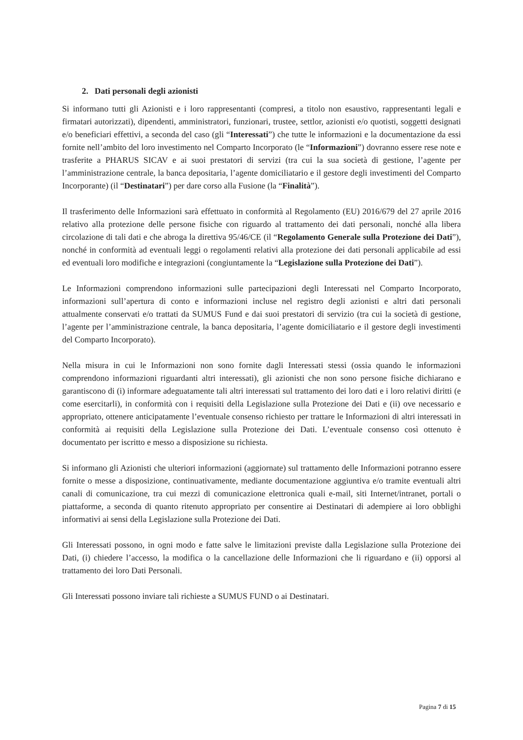2. Dati personali degli azionisti
Si informano tutti gli Azionisti e i loro rappresentanti (compresi, a titolo non esaustivo, rappresentanti legali e firmatari autorizzati), dipendenti, amministratori, funzionari, trustee, settlor, azionisti e/o quotisti, soggetti designati e/o beneficiari effettivi, a seconda del caso (gli “Interessati”) che tutte le informazioni e la documentazione da essi fornite nell’ambito del loro investimento nel Comparto Incorporato (le “Informazioni”) dovranno essere rese note e trasferite a PHARUS SICAV e ai suoi prestatori di servizi (tra cui la sua società di gestione, l’agente per l’amministrazione centrale, la banca depositaria, l’agente domiciliatario e il gestore degli investimenti del Comparto Incorporante) (il “Destinatari”) per dare corso alla Fusione (la “Finalità”).
Il trasferimento delle Informazioni sarà effettuato in conformità al Regolamento (EU) 2016/679 del 27 aprile 2016 relativo alla protezione delle persone fisiche con riguardo al trattamento dei dati personali, nonché alla libera circolazione di tali dati e che abroga la direttiva 95/46/CE (il “Regolamento Generale sulla Protezione dei Dati”), nonché in conformità ad eventuali leggi o regolamenti relativi alla protezione dei dati personali applicabile ad essi ed eventuali loro modifiche e integrazioni (congiuntamente la “Legislazione sulla Protezione dei Dati”).
Le Informazioni comprendono informazioni sulle partecipazioni degli Interessati nel Comparto Incorporato, informazioni sull’apertura di conto e informazioni incluse nel registro degli azionisti e altri dati personali attualmente conservati e/o trattati da SUMUS Fund e dai suoi prestatori di servizio (tra cui la società di gestione, l’agente per l’amministrazione centrale, la banca depositaria, l’agente domiciliatario e il gestore degli investimenti del Comparto Incorporato).
Nella misura in cui le Informazioni non sono fornite dagli Interessati stessi (ossia quando le informazioni comprendono informazioni riguardanti altri interessati), gli azionisti che non sono persone fisiche dichiarano e garantiscono di (i) informare adeguatamente tali altri interessati sul trattamento dei loro dati e i loro relativi diritti (e come esercitarli), in conformità con i requisiti della Legislazione sulla Protezione dei Dati e (ii) ove necessario e appropriato, ottenere anticipatamente l’eventuale consenso richiesto per trattare le Informazioni di altri interessati in conformità ai requisiti della Legislazione sulla Protezione dei Dati. L’eventuale consenso così ottenuto è documentato per iscritto e messo a disposizione su richiesta.
Si informano gli Azionisti che ulteriori informazioni (aggiornate) sul trattamento delle Informazioni potranno essere fornite o messe a disposizione, continuativamente, mediante documentazione aggiuntiva e/o tramite eventuali altri canali di comunicazione, tra cui mezzi di comunicazione elettronica quali e-mail, siti Internet/intranet, portali o piattaforme, a seconda di quanto ritenuto appropriato per consentire ai Destinatari di adempiere ai loro obblighi informativi ai sensi della Legislazione sulla Protezione dei Dati.
Gli Interessati possono, in ogni modo e fatte salve le limitazioni previste dalla Legislazione sulla Protezione dei Dati, (i) chiedere l’accesso, la modifica o la cancellazione delle Informazioni che li riguardano e (ii) opporsi al trattamento dei loro Dati Personali.
Gli Interessati possono inviare tali richieste a SUMUS FUND o ai Destinatari.
Pagina 7 di 15